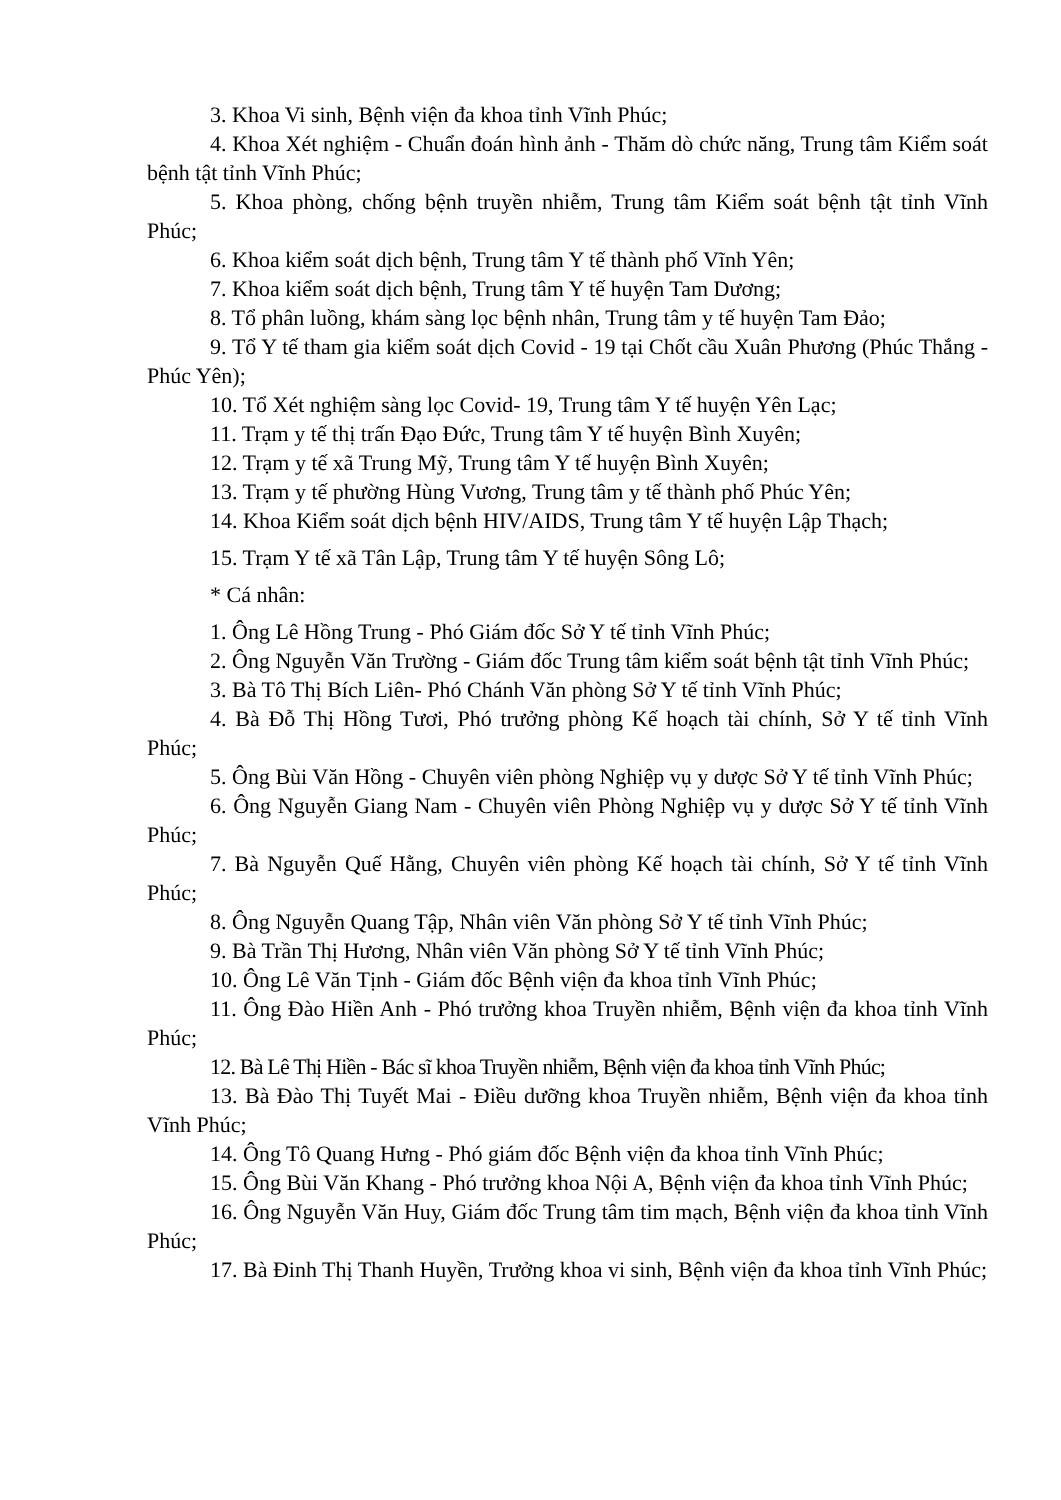3. Khoa Vi sinh, Bệnh viện đa khoa tỉnh Vĩnh Phúc;
4. Khoa Xét nghiệm - Chuẩn đoán hình ảnh - Thăm dò chức năng, Trung tâm Kiểm soát bệnh tật tỉnh Vĩnh Phúc;
5. Khoa phòng, chống bệnh truyền nhiễm, Trung tâm Kiểm soát bệnh tật tỉnh Vĩnh Phúc;
6. Khoa kiểm soát dịch bệnh, Trung tâm Y tế thành phố Vĩnh Yên;
7. Khoa kiểm soát dịch bệnh, Trung tâm Y tế huyện Tam Dương;
8. Tổ phân luồng, khám sàng lọc bệnh nhân, Trung tâm y tế huyện Tam Đảo;
9. Tổ Y tế tham gia kiểm soát dịch Covid - 19 tại Chốt cầu Xuân Phương (Phúc Thắng - Phúc Yên);
10. Tổ Xét nghiệm sàng lọc Covid- 19, Trung tâm Y tế huyện Yên Lạc;
11. Trạm y tế thị trấn Đạo Đức, Trung tâm Y tế huyện Bình Xuyên;
12. Trạm y tế xã Trung Mỹ, Trung tâm Y tế huyện Bình Xuyên;
13. Trạm y tế phường Hùng Vương, Trung tâm y tế thành phố Phúc Yên;
14. Khoa Kiểm soát dịch bệnh HIV/AIDS, Trung tâm Y tế huyện Lập Thạch;
15. Trạm Y tế xã Tân Lập, Trung tâm Y tế huyện Sông Lô;
* Cá nhân:
1. Ông Lê Hồng Trung - Phó Giám đốc Sở Y tế tỉnh Vĩnh Phúc;
2. Ông Nguyễn Văn Trường - Giám đốc Trung tâm kiểm soát bệnh tật tỉnh Vĩnh Phúc;
3. Bà Tô Thị Bích Liên- Phó Chánh Văn phòng Sở Y tế tỉnh Vĩnh Phúc;
4. Bà Đỗ Thị Hồng Tươi, Phó trưởng phòng Kế hoạch tài chính, Sở Y tế tỉnh Vĩnh Phúc;
5. Ông Bùi Văn Hồng - Chuyên viên phòng Nghiệp vụ y dược Sở Y tế tỉnh Vĩnh Phúc;
6. Ông Nguyễn Giang Nam - Chuyên viên Phòng Nghiệp vụ y dược Sở Y tế tỉnh Vĩnh Phúc;
7. Bà Nguyễn Quế Hằng, Chuyên viên phòng Kế hoạch tài chính, Sở Y tế tỉnh Vĩnh Phúc;
8. Ông Nguyễn Quang Tập, Nhân viên Văn phòng Sở Y tế tỉnh Vĩnh Phúc;
9. Bà Trần Thị Hương, Nhân viên Văn phòng Sở Y tế tỉnh Vĩnh Phúc;
10. Ông Lê Văn Tịnh - Giám đốc Bệnh viện đa khoa tỉnh Vĩnh Phúc;
11. Ông Đào Hiền Anh - Phó trưởng khoa Truyền nhiễm, Bệnh viện đa khoa tỉnh Vĩnh Phúc;
12. Bà Lê Thị Hiền - Bác sĩ khoa Truyền nhiễm, Bệnh viện đa khoa tỉnh Vĩnh Phúc;
13. Bà Đào Thị Tuyết Mai - Điều dưỡng khoa Truyền nhiễm, Bệnh viện đa khoa tỉnh Vĩnh Phúc;
14. Ông Tô Quang Hưng - Phó giám đốc Bệnh viện đa khoa tỉnh Vĩnh Phúc;
15. Ông Bùi Văn Khang - Phó trưởng khoa Nội A, Bệnh viện đa khoa tỉnh Vĩnh Phúc;
16. Ông Nguyễn Văn Huy, Giám đốc Trung tâm tim mạch, Bệnh viện đa khoa tỉnh Vĩnh Phúc;
17. Bà Đinh Thị Thanh Huyền, Trưởng khoa vi sinh, Bệnh viện đa khoa tỉnh Vĩnh Phúc;